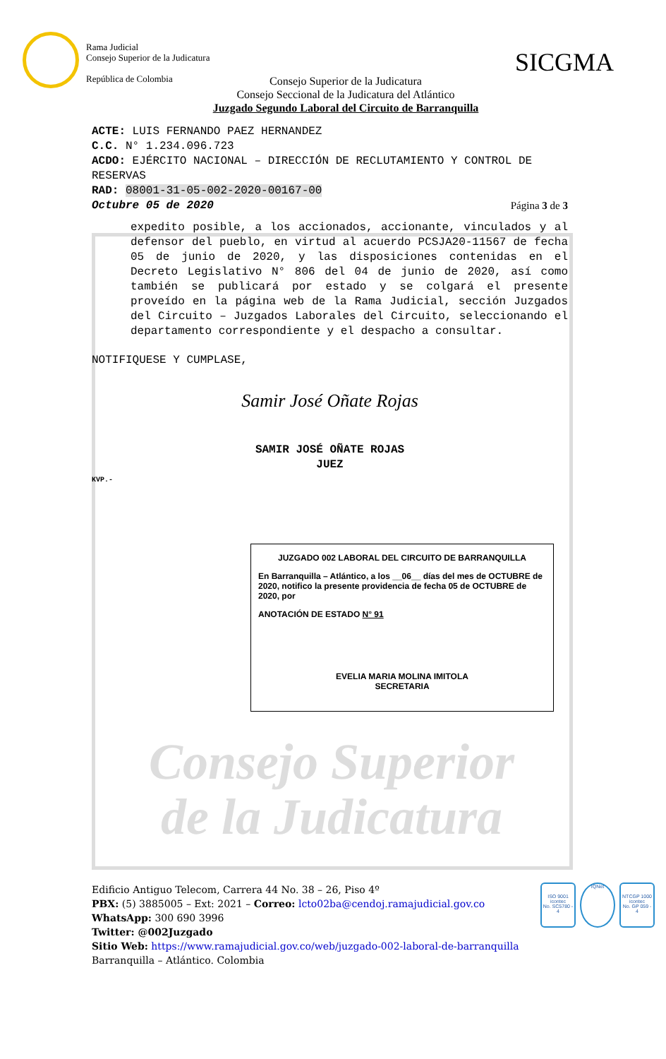Consejo Superior de la Judicatura
Rama Judicial
Consejo Superior de la Judicatura
República de Colombia
SICGMA
Consejo Superior de la Judicatura
Consejo Seccional de la Judicatura del Atlántico
Juzgado Segundo Laboral del Circuito de Barranquilla
ACTE: LUIS FERNANDO PAEZ HERNANDEZ
C.C. N° 1.234.096.723
ACDO: EJÉRCITO NACIONAL – DIRECCIÓN DE RECLUTAMIENTO Y CONTROL DE RESERVAS
RAD: 08001-31-05-002-2020-00167-00
Octubre 05 de 2020 Página 3 de 3
expedito posible, a los accionados, accionante, vinculados y al defensor del pueblo, en virtud al acuerdo PCSJA20-11567 de fecha 05 de junio de 2020, y las disposiciones contenidas en el Decreto Legislativo N° 806 del 04 de junio de 2020, así como también se publicará por estado y se colgará el presente proveído en la página web de la Rama Judicial, sección Juzgados del Circuito – Juzgados Laborales del Circuito, seleccionando el departamento correspondiente y el despacho a consultar.
NOTIFIQUESE Y CUMPLASE,
Samir José Oñate Rojas
SAMIR JOSÉ OÑATE ROJAS
JUEZ
KVP.-
JUZGADO 002 LABORAL DEL CIRCUITO DE BARRANQUILLA
En Barranquilla – Atlántico, a los __06__ días del mes de OCTUBRE de 2020, notifico la presente providencia de fecha 05 de OCTUBRE de 2020, por
ANOTACIÓN DE ESTADO N° 91
EVELIA MARIA MOLINA IMITOLA
SECRETARIA
Edificio Antiguo Telecom, Carrera 44 No. 38 – 26, Piso 4º
PBX: (5) 3885005 – Ext: 2021 – Correo: lcto02ba@cendoj.ramajudicial.gov.co
WhatsApp: 300 690 3996
Twitter: @002Juzgado
Sitio Web: https://www.ramajudicial.gov.co/web/juzgado-002-laboral-de-barranquilla
Barranquilla – Atlántico. Colombia
ISO 9001
icontec
No. SC5780 - 4
IQNet
NTCGP 1000
icontec
No. GP 059 - 4